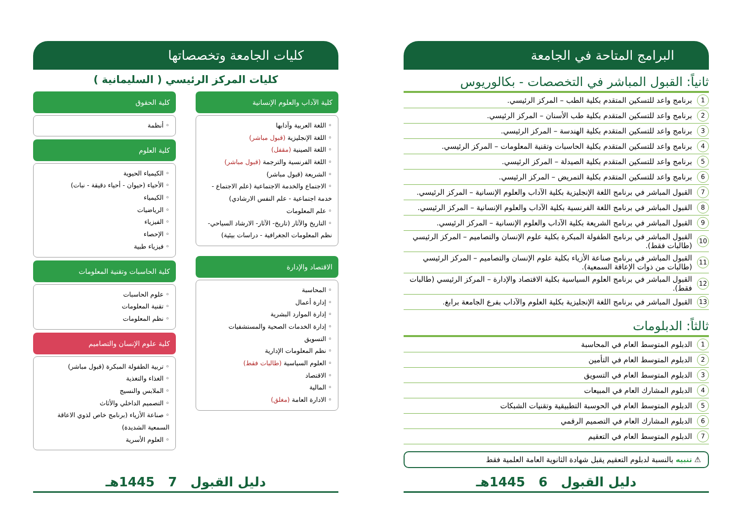البرامج المتاحة في الجامعة
ثانياً: القبول المباشر في التخصصات - بكالوريوس
1 برنامج واعد للتسكين المتقدم بكلية الطب – المركز الرئيسي.
2 برنامج واعد للتسكين المتقدم بكلية طب الأسنان – المركز الرئيسي.
3 برنامج واعد للتسكين المتقدم بكلية الهندسة – المركز الرئيسي.
4 برنامج واعد للتسكين المتقدم بكلية الحاسبات وتقنية المعلومات – المركز الرئيسي.
5 برنامج واعد للتسكين المتقدم بكلية الصيدلة – المركز الرئيسي.
6 برنامج واعد للتسكين المتقدم بكلية التمريض – المركز الرئيسي.
7 القبول المباشر في برنامج اللغة الإنجليزية بكلية الآداب والعلوم الإنسانية – المركز الرئيسي.
8 القبول المباشر في برنامج اللغة الفرنسية بكلية الآداب والعلوم الإنسانية – المركز الرئيسي.
9 القبول المباشر في برنامج الشريعة بكلية الآداب والعلوم الإنسانية – المركز الرئيسي.
10 القبول المباشر في برنامج الطفولة المبكرة بكلية علوم الإنسان والتصاميم – المركز الرئيسي (طالبات فقط).
11 القبول المباشر في برنامج صناعة الأزياء بكلية علوم الإنسان والتصاميم – المركز الرئيسي (طالبات من ذوات الإعاقة السمعية).
12 القبول المباشر في برنامج العلوم السياسية بكلية الاقتصاد والإدارة – المركز الرئيسي (طالبات فقط).
13 القبول المباشر في برنامج اللغة الإنجليزية بكلية العلوم والآداب بفرع الجامعة برابغ.
ثالثاً: الدبلومات
1 الدبلوم المتوسط العام في المحاسبة
2 الدبلوم المتوسط العام في التأمين
3 الدبلوم المتوسط العام في التسويق
4 الدبلوم المشارك العام في المبيعات
5 الدبلوم المتوسط العام في الحوسبة التطبيقية وتقنيات الشبكات
6 الدبلوم المشارك العام في التصميم الرقمي
7 الدبلوم المتوسط العام في التعقيم
⚠ تنبيه بالنسبة لدبلوم التعقيم يقبل شهادة الثانوية العامة العلمية فقط
دليل القبول 6 1445هـ
كليات الجامعة وتخصصاتها
كليات المركز الرئيسي ( السليمانية )
كلية الآداب والعلوم الإنسانية
◦ اللغة العربية وآدابها
◦ اللغة الإنجليزية (قبول مباشر)
◦ اللغة الصينية (مقفل)
◦ اللغة الفرنسية والترجمة (قبول مباشر)
◦ الشريعة (قبول مباشر)
◦ الاجتماع والخدمة الاجتماعية (علم الاجتماع - خدمة اجتماعية - علم النفس الارشادي)
◦ علم المعلومات
◦ التاريخ والآثار (تاريخ- الآثار- الارشاد السياحي- نظم المعلومات الجغرافية - دراسات بيئية)
الاقتصاد والإدارة
◦ المحاسبة
◦ إدارة أعمال
◦ إدارة الموارد البشرية
◦ إدارة الخدمات الصحية والمستشفيات
◦ التسويق
◦ نظم المعلومات الإدارية
◦ العلوم السياسية (طالبات فقط)
◦ الاقتصاد
◦ المالية
◦ الادارة العامة (مغلق)
كلية الحقوق
◦ أنظمة
كلية العلوم
◦ الكيمياء الحيوية
◦ الأحياء (حيوان - أحياء دقيقة - نبات)
◦ الكيمياء
◦ الرياضيات
◦ الفيزياء
◦ الإحصاء
◦ فيزياء طبية
كلية الحاسبات وتقنية المعلومات
◦ علوم الحاسبات
◦ تقنية المعلومات
◦ نظم المعلومات
كلية علوم الإنسان والتصاميم
◦ تربية الطفولة المبكرة (قبول مباشر)
◦ الغذاء والتغذية
◦ الملابس والنسيج
◦ التصميم الداخلي والأثاث
◦ صناعة الأزياء (برنامج خاص لذوي الاعاقة السمعية الشديدة)
◦ العلوم الأسرية
دليل القبول 7 1445هـ